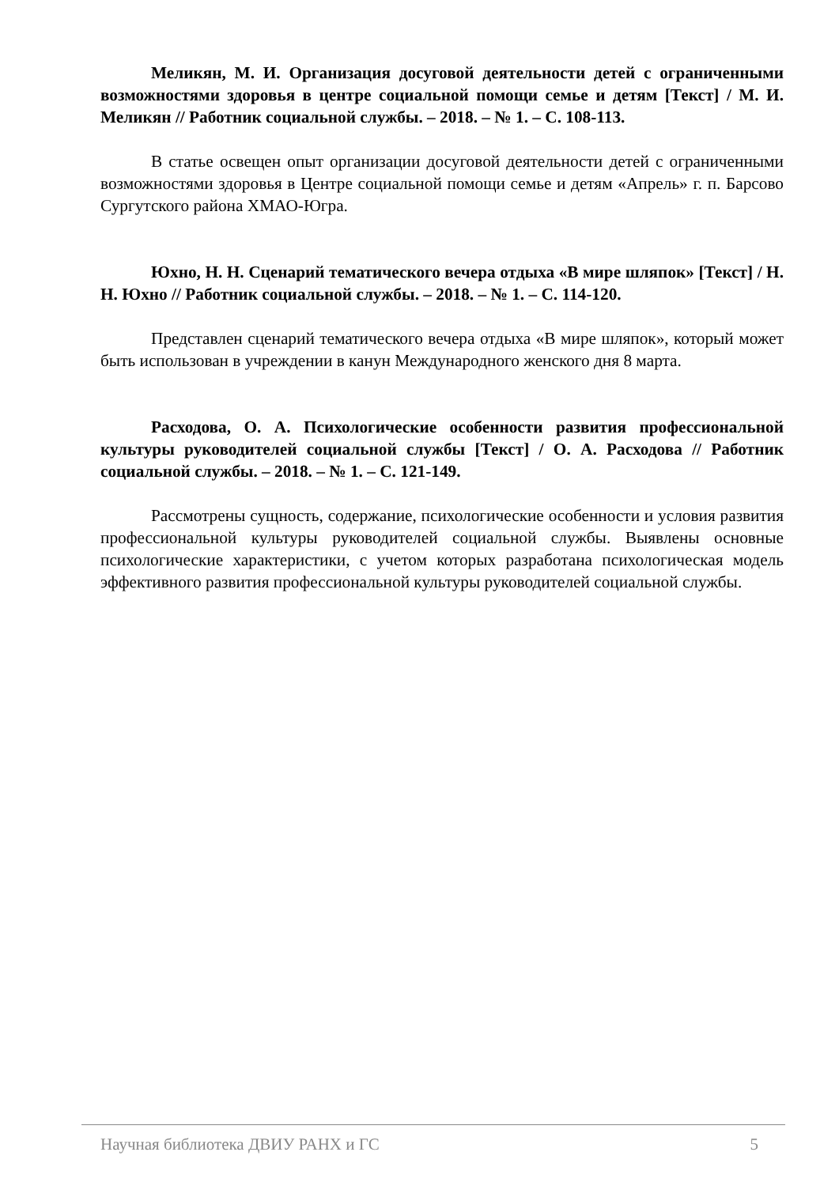Меликян, М. И. Организация досуговой деятельности детей с ограниченными возможностями здоровья в центре социальной помощи семье и детям [Текст] / М. И. Меликян // Работник социальной службы. – 2018. – № 1. – С. 108-113.
В статье освещен опыт организации досуговой деятельности детей с ограниченными возможностями здоровья в Центре социальной помощи семье и детям «Апрель» г. п. Барсово Сургутского района ХМАО-Югра.
Юхно, Н. Н. Сценарий тематического вечера отдыха «В мире шляпок» [Текст] / Н. Н. Юхно // Работник социальной службы. – 2018. – № 1. – С. 114-120.
Представлен сценарий тематического вечера отдыха «В мире шляпок», который может быть использован в учреждении в канун Международного женского дня 8 марта.
Расходова, О. А. Психологические особенности развития профессиональной культуры руководителей социальной службы [Текст] / О. А. Расходова // Работник социальной службы. – 2018. – № 1. – С. 121-149.
Рассмотрены сущность, содержание, психологические особенности и условия развития профессиональной культуры руководителей социальной службы. Выявлены основные психологические характеристики, с учетом которых разработана психологическая модель эффективного развития профессиональной культуры руководителей социальной службы.
Научная библиотека ДВИУ РАНХ и ГС 5